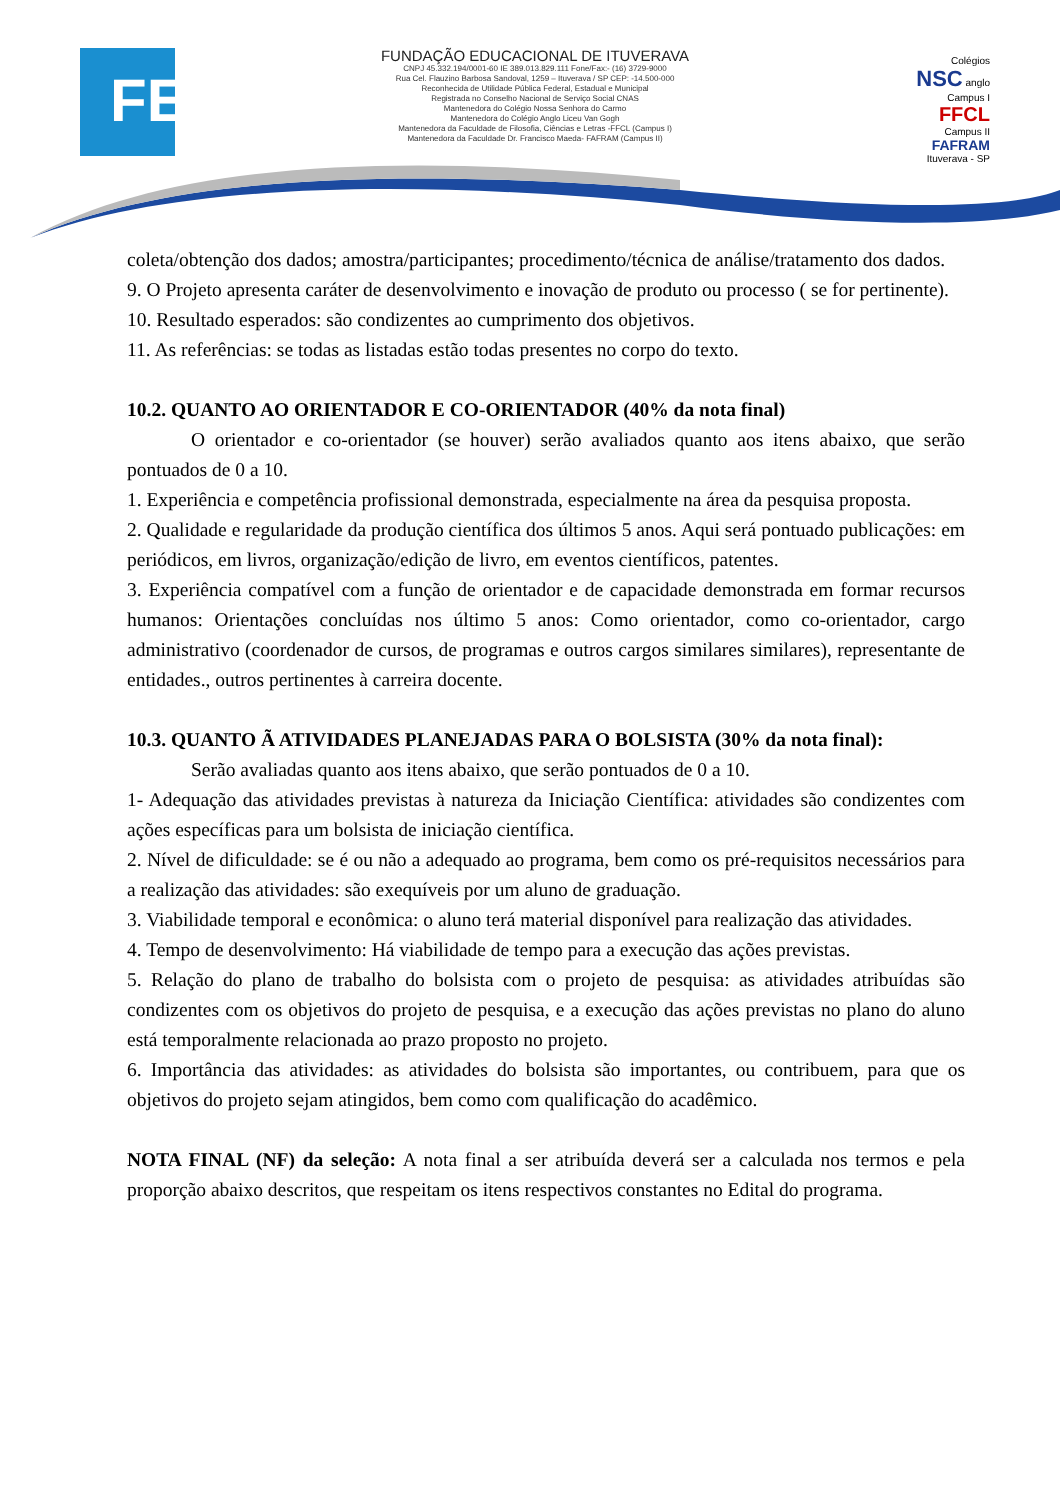FE
FUNDAÇÃO EDUCACIONAL DE ITUVERAVA
CNPJ 45.332.194/0001-60 IE 389.013.829.111 Fone/Fax:- (16) 3729-9000
Rua Cel. Flauzino Barbosa Sandoval, 1259 – Ituverava / SP CEP: -14.500-000
Reconhecida de Utilidade Pública Federal, Estadual e Municipal
Registrada no Conselho Nacional de Serviço Social CNAS
Mantenedora do Colégio Nossa Senhora do Carmo
Mantenedora do Colégio Anglo Liceu Van Gogh
Mantenedora da Faculdade de Filosofia, Ciências e Letras -FFCL (Campus I)
Mantenedora da Faculdade Dr. Francisco Maeda- FAFRAM (Campus II)
Colégios
NSC anglo
Campus I
FFCL
Campus II
FAFRAM
Ituverava - SP
coleta/obtenção dos dados; amostra/participantes; procedimento/técnica de análise/tratamento dos dados.
9. O Projeto apresenta caráter de desenvolvimento e inovação de produto ou processo ( se for pertinente).
10. Resultado esperados: são condizentes ao cumprimento dos objetivos.
11. As referências: se todas as listadas estão todas presentes no corpo do texto.
10.2. QUANTO AO ORIENTADOR E CO-ORIENTADOR (40% da nota final)
O orientador e co-orientador (se houver) serão avaliados quanto aos itens abaixo, que serão pontuados de 0 a 10.
1. Experiência e competência profissional demonstrada, especialmente na área da pesquisa proposta.
2. Qualidade e regularidade da produção científica dos últimos 5 anos. Aqui será pontuado publicações: em periódicos, em livros, organização/edição de livro, em eventos científicos, patentes.
3. Experiência compatível com a função de orientador e de capacidade demonstrada em formar recursos humanos: Orientações concluídas nos último 5 anos: Como orientador, como co-orientador, cargo administrativo (coordenador de cursos, de programas e outros cargos similares similares), representante de entidades., outros pertinentes à carreira docente.
10.3. QUANTO Ã ATIVIDADES PLANEJADAS PARA O BOLSISTA (30% da nota final):
Serão avaliadas quanto aos itens abaixo, que serão pontuados de 0 a 10.
1- Adequação das atividades previstas à natureza da Iniciação Científica: atividades são condizentes com ações específicas para um bolsista de iniciação científica.
2. Nível de dificuldade: se é ou não a adequado ao programa, bem como os pré-requisitos necessários para a realização das atividades: são exequíveis por um aluno de graduação.
3. Viabilidade temporal e econômica: o aluno terá material disponível para realização das atividades.
4. Tempo de desenvolvimento: Há viabilidade de tempo para a execução das ações previstas.
5. Relação do plano de trabalho do bolsista com o projeto de pesquisa: as atividades atribuídas são condizentes com os objetivos do projeto de pesquisa, e a execução das ações previstas no plano do aluno está temporalmente relacionada ao prazo proposto no projeto.
6. Importância das atividades: as atividades do bolsista são importantes, ou contribuem, para que os objetivos do projeto sejam atingidos, bem como com qualificação do acadêmico.
NOTA FINAL (NF) da seleção: A nota final a ser atribuída deverá ser a calculada nos termos e pela proporção abaixo descritos, que respeitam os itens respectivos constantes no Edital do programa.